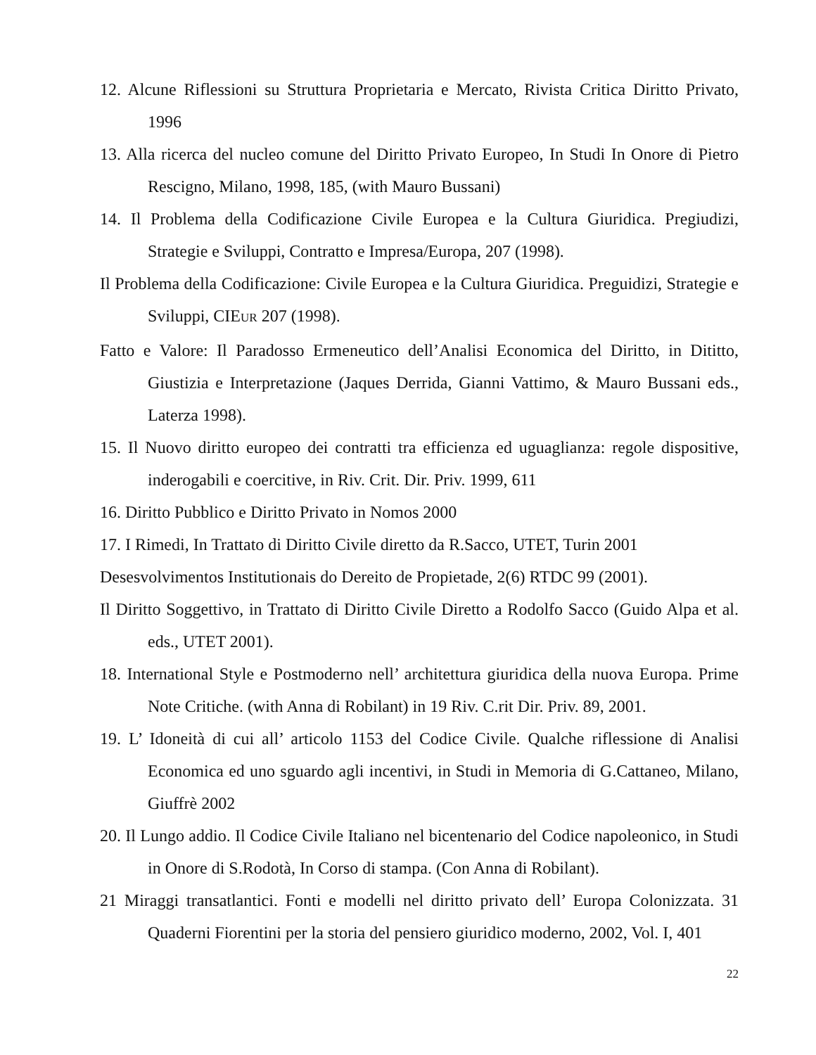12. Alcune Riflessioni su Struttura Proprietaria e Mercato, Rivista Critica Diritto Privato, 1996
13. Alla ricerca del nucleo comune del Diritto Privato Europeo, In Studi In Onore di Pietro Rescigno, Milano, 1998, 185, (with Mauro Bussani)
14. Il Problema della Codificazione Civile Europea e la Cultura Giuridica. Pregiudizi, Strategie e Sviluppi, Contratto e Impresa/Europa, 207 (1998).
Il Problema della Codificazione: Civile Europea e la Cultura Giuridica. Preguidizi, Strategie e Sviluppi, CIEUR 207 (1998).
Fatto e Valore: Il Paradosso Ermeneutico dell’Analisi Economica del Diritto, in Dititto, Giustizia e Interpretazione (Jaques Derrida, Gianni Vattimo, & Mauro Bussani eds., Laterza 1998).
15. Il Nuovo diritto europeo dei contratti tra efficienza ed uguaglianza: regole dispositive, inderogabili e coercitive, in Riv. Crit. Dir. Priv. 1999, 611
16. Diritto Pubblico e Diritto Privato in Nomos 2000
17. I Rimedi, In Trattato di Diritto Civile diretto da R.Sacco, UTET, Turin 2001
Desesvolvimentos Institutionais do Dereito de Propietade, 2(6) RTDC 99 (2001).
Il Diritto Soggettivo, in Trattato di Diritto Civile Diretto a Rodolfo Sacco (Guido Alpa et al. eds., UTET 2001).
18. International Style e Postmoderno nell’ architettura giuridica della nuova Europa. Prime Note Critiche. (with Anna di Robilant) in 19 Riv. C.rit Dir. Priv. 89, 2001.
19. L’ Idoneità di cui all’ articolo 1153 del Codice Civile. Qualche riflessione di Analisi Economica ed uno sguardo agli incentivi, in Studi in Memoria di G.Cattaneo, Milano, Giuffrè 2002
20. Il Lungo addio. Il Codice Civile Italiano nel bicentenario del Codice napoleonico, in Studi in Onore di S.Rodotà, In Corso di stampa. (Con Anna di Robilant).
21 Miraggi transatlantici. Fonti e modelli nel diritto privato dell’ Europa Colonizzata. 31 Quaderni Fiorentini per la storia del pensiero giuridico moderno, 2002, Vol. I, 401
22